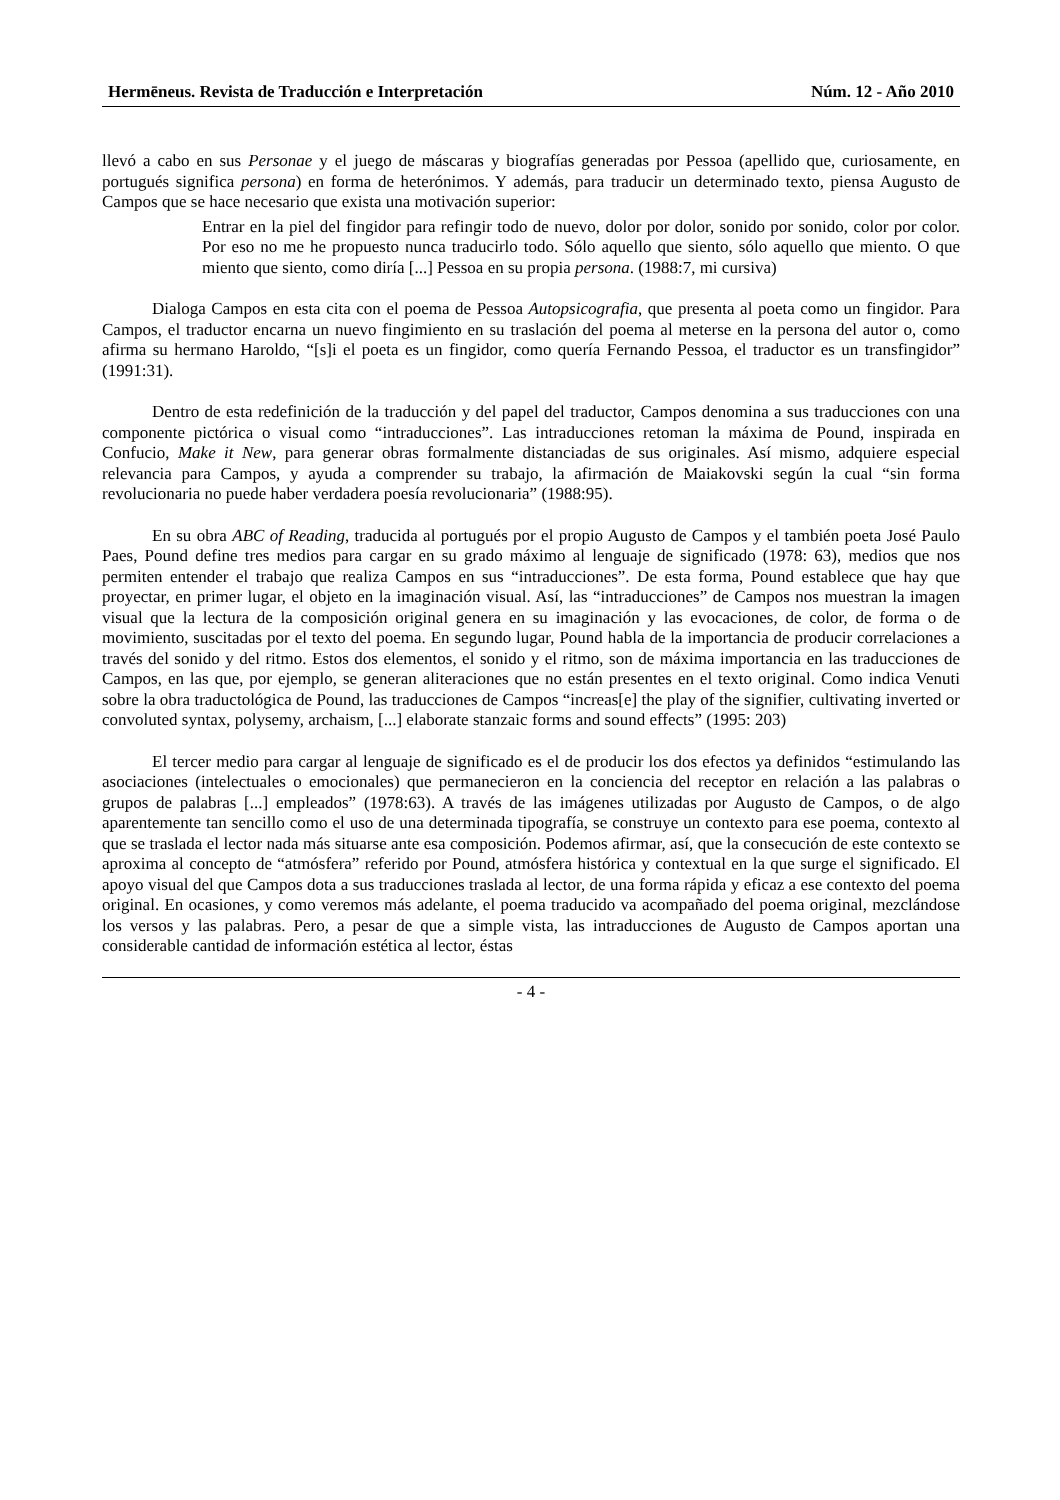Hermēneus. Revista de Traducción e Interpretación Núm. 12 - Año 2010
llevó a cabo en sus Personae y el juego de máscaras y biografías generadas por Pessoa (apellido que, curiosamente, en portugués significa persona) en forma de heterónimos. Y además, para traducir un determinado texto, piensa Augusto de Campos que se hace necesario que exista una motivación superior:
Entrar en la piel del fingidor para refingir todo de nuevo, dolor por dolor, sonido por sonido, color por color. Por eso no me he propuesto nunca traducirlo todo. Sólo aquello que siento, sólo aquello que miento. O que miento que siento, como diría [...] Pessoa en su propia persona. (1988:7, mi cursiva)
Dialoga Campos en esta cita con el poema de Pessoa Autopsicografia, que presenta al poeta como un fingidor. Para Campos, el traductor encarna un nuevo fingimiento en su traslación del poema al meterse en la persona del autor o, como afirma su hermano Haroldo, “[s]i el poeta es un fingidor, como quería Fernando Pessoa, el traductor es un transfingidor” (1991:31).
Dentro de esta redefinición de la traducción y del papel del traductor, Campos denomina a sus traducciones con una componente pictórica o visual como “intraducciones”. Las intraducciones retoman la máxima de Pound, inspirada en Confucio, Make it New, para generar obras formalmente distanciadas de sus originales. Así mismo, adquiere especial relevancia para Campos, y ayuda a comprender su trabajo, la afirmación de Maiakovski según la cual “sin forma revolucionaria no puede haber verdadera poesía revolucionaria” (1988:95).
En su obra ABC of Reading, traducida al portugués por el propio Augusto de Campos y el también poeta José Paulo Paes, Pound define tres medios para cargar en su grado máximo al lenguaje de significado (1978: 63), medios que nos permiten entender el trabajo que realiza Campos en sus “intraducciones”. De esta forma, Pound establece que hay que proyectar, en primer lugar, el objeto en la imaginación visual. Así, las “intraducciones” de Campos nos muestran la imagen visual que la lectura de la composición original genera en su imaginación y las evocaciones, de color, de forma o de movimiento, suscitadas por el texto del poema. En segundo lugar, Pound habla de la importancia de producir correlaciones a través del sonido y del ritmo. Estos dos elementos, el sonido y el ritmo, son de máxima importancia en las traducciones de Campos, en las que, por ejemplo, se generan aliteraciones que no están presentes en el texto original. Como indica Venuti sobre la obra traductológica de Pound, las traducciones de Campos “increas[e] the play of the signifier, cultivating inverted or convoluted syntax, polysemy, archaism, [...] elaborate stanzaic forms and sound effects” (1995: 203)
El tercer medio para cargar al lenguaje de significado es el de producir los dos efectos ya definidos “estimulando las asociaciones (intelectuales o emocionales) que permanecieron en la conciencia del receptor en relación a las palabras o grupos de palabras [...] empleados” (1978:63). A través de las imágenes utilizadas por Augusto de Campos, o de algo aparentemente tan sencillo como el uso de una determinada tipografía, se construye un contexto para ese poema, contexto al que se traslada el lector nada más situarse ante esa composición. Podemos afirmar, así, que la consecución de este contexto se aproxima al concepto de “atmósfera” referido por Pound, atmósfera histórica y contextual en la que surge el significado. El apoyo visual del que Campos dota a sus traducciones traslada al lector, de una forma rápida y eficaz a ese contexto del poema original. En ocasiones, y como veremos más adelante, el poema traducido va acompañado del poema original, mezclándose los versos y las palabras. Pero, a pesar de que a simple vista, las intraducciones de Augusto de Campos aportan una considerable cantidad de información estética al lector, éstas
- 4 -